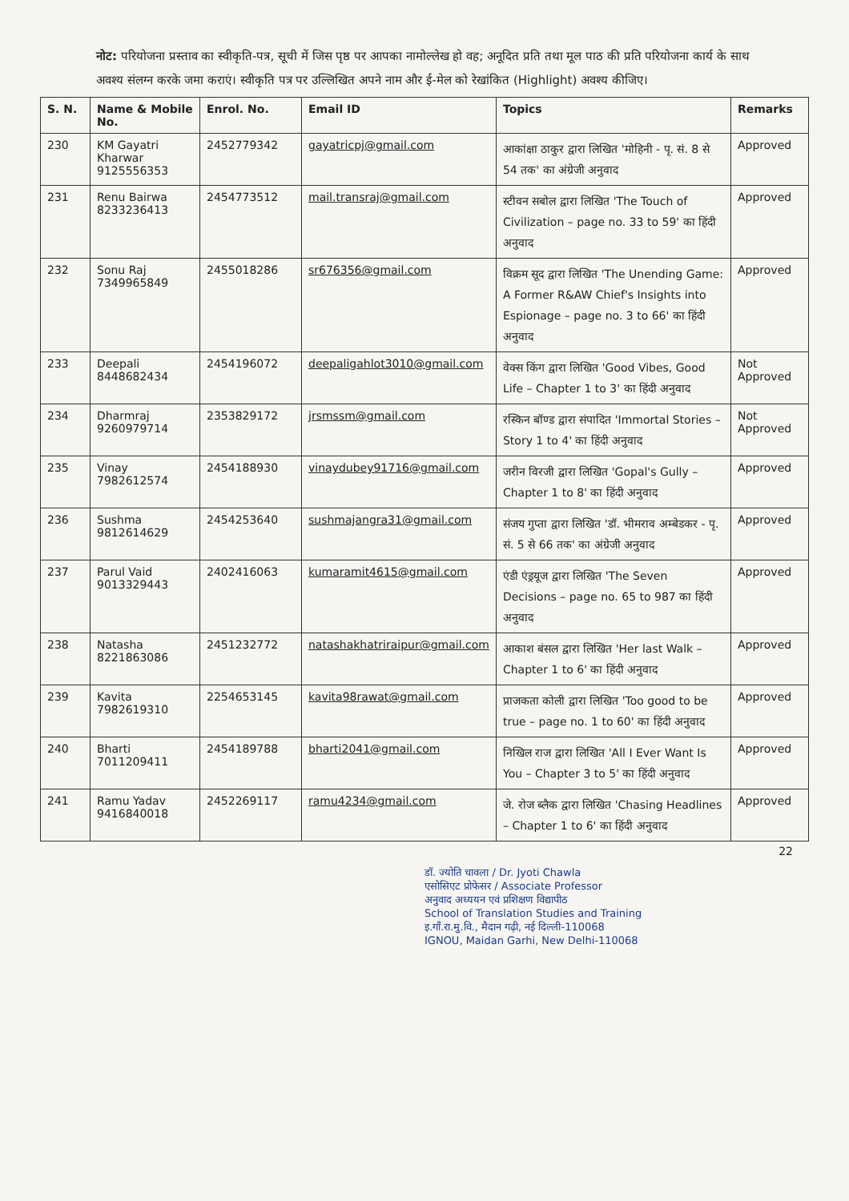नोट: परियोजना प्रस्ताव का स्वीकृति-पत्र, सूची में जिस पृष्ठ पर आपका नामोल्लेख हो वह; अनूदित प्रति तथा मूल पाठ की प्रति परियोजना कार्य के साथ अवश्य संलग्न करके जमा कराएं। स्वीकृति पत्र पर उल्लिखित अपने नाम और ई-मेल को रेखांकित (Highlight) अवश्य कीजिए।
| S. N. | Name & Mobile No. | Enrol. No. | Email ID | Topics | Remarks |
| --- | --- | --- | --- | --- | --- |
| 230 | KM Gayatri Kharwar 9125556353 | 2452779342 | gayatricpj@gmail.com | आकांक्षा ठाकुर द्वारा लिखित 'मोहिनी - पृ. सं. 8 से 54 तक' का अंग्रेजी अनुवाद | Approved |
| 231 | Renu Bairwa 8233236413 | 2454773512 | mail.transraj@gmail.com | स्टीवन सबोल द्वारा लिखित 'The Touch of Civilization – page no. 33 to 59' का हिंदी अनुवाद | Approved |
| 232 | Sonu Raj 7349965849 | 2455018286 | sr676356@gmail.com | विक्रम सूद द्वारा लिखित 'The Unending Game: A Former R&AW Chief's Insights into Espionage – page no. 3 to 66' का हिंदी अनुवाद | Approved |
| 233 | Deepali 8448682434 | 2454196072 | deepaligahlot3010@gmail.com | वेक्स किंग द्वारा लिखित 'Good Vibes, Good Life – Chapter 1 to 3' का हिंदी अनुवाद | Not Approved |
| 234 | Dharmraj 9260979714 | 2353829172 | jrsmssm@gmail.com | रस्किन बॉण्ड द्वारा संपादित 'Immortal Stories – Story 1 to 4' का हिंदी अनुवाद | Not Approved |
| 235 | Vinay 7982612574 | 2454188930 | vinaydubey91716@gmail.com | जरीन विरजी द्वारा लिखित 'Gopal's Gully – Chapter 1 to 8' का हिंदी अनुवाद | Approved |
| 236 | Sushma 9812614629 | 2454253640 | sushmajangra31@gmail.com | संजय गुप्ता द्वारा लिखित 'डॉ. भीमराव अम्बेडकर - पृ. सं. 5 से 66 तक' का अंग्रेजी अनुवाद | Approved |
| 237 | Parul Vaid 9013329443 | 2402416063 | kumaramit4615@gmail.com | एंडी एंड्रयूज द्वारा लिखित 'The Seven Decisions – page no. 65 to 987 का हिंदी अनुवाद | Approved |
| 238 | Natasha 8221863086 | 2451232772 | natashakhatriraipur@gmail.com | आकाश बंसल द्वारा लिखित 'Her last Walk – Chapter 1 to 6' का हिंदी अनुवाद | Approved |
| 239 | Kavita 7982619310 | 2254653145 | kavita98rawat@gmail.com | प्राजकता कोली द्वारा लिखित 'Too good to be true – page no. 1 to 60' का हिंदी अनुवाद | Approved |
| 240 | Bharti 7011209411 | 2454189788 | bharti2041@gmail.com | निखिल राज द्वारा लिखित 'All I Ever Want Is You – Chapter 3 to 5' का हिंदी अनुवाद | Approved |
| 241 | Ramu Yadav 9416840018 | 2452269117 | ramu4234@gmail.com | जे. रोज ब्लैक द्वारा लिखित 'Chasing Headlines – Chapter 1 to 6' का हिंदी अनुवाद | Approved |
22
डॉ. ज्योति चावला / Dr. Jyoti Chawla
एसोसिएट प्रोफेसर / Associate Professor
अनुवाद अध्ययन एवं प्रशिक्षण विद्यापीठ
School of Translation Studies and Training
इ.गाँ.रा.मु.वि., मैदान गढ़ी, नई दिल्ली-110068
IGNOU, Maidan Garhi, New Delhi-110068